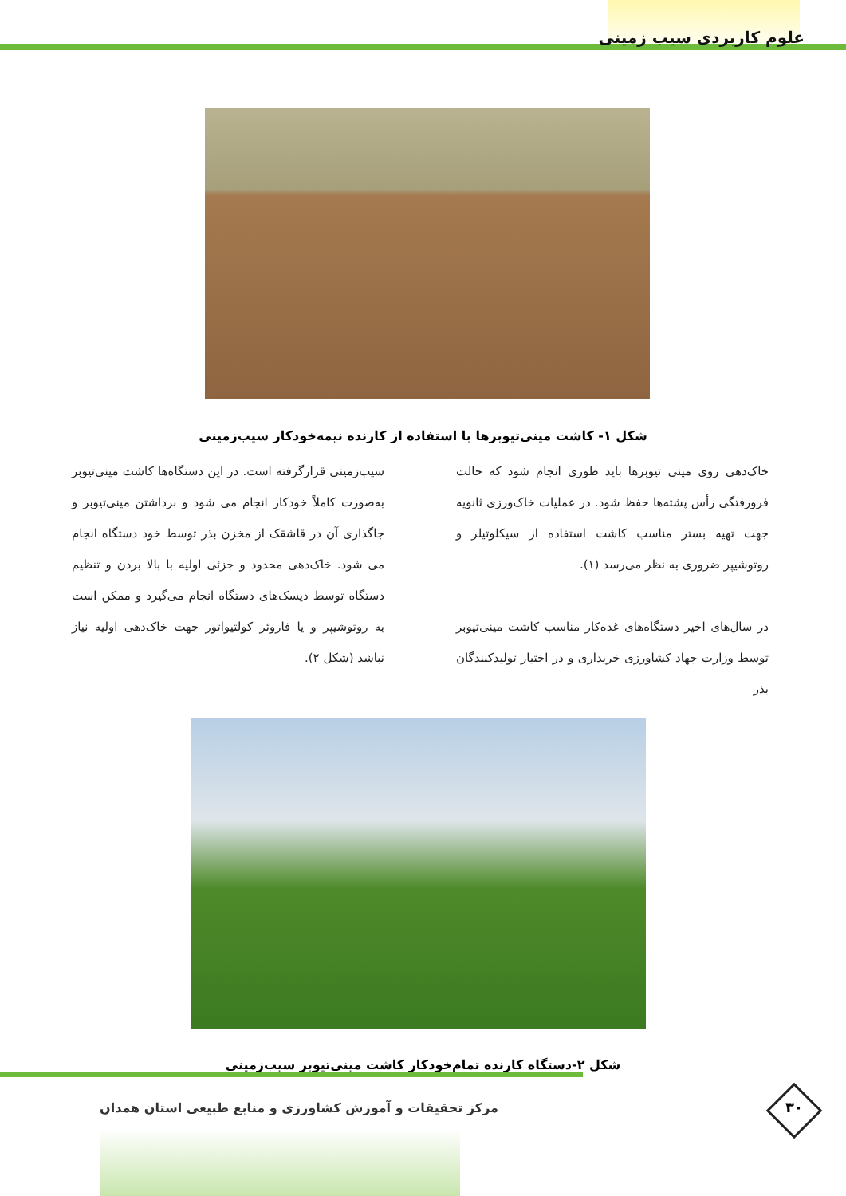علوم کاربردی سیب زمینی
شکل ۱- کاشت مینی‌تیوبرها با استفاده از کارنده نیمه‌خودکار سیب‌زمینی
خاک‌دهی روی مینی تیوبرها باید طوری انجام شود که حالت فرورفتگی رأس پشته‌ها حفظ شود. در عملیات خاک‌ورزی ثانویه جهت تهیه بستر مناسب کاشت استفاده از سیکلوتیلر و روتوشیپر ضروری به نظر می‌رسد (۱).
در سال‌های اخیر دستگاه‌های غده‌کار مناسب کاشت مینی‌تیوبر توسط وزارت جهاد کشاورزی خریداری و در اختیار تولیدکنندگان بذر
سیب‌زمینی قرارگرفته است. در این دستگاه‌ها کاشت مینی‌تیوبر به‌صورت کاملاً خودکار انجام می شود و برداشتن مینی‌تیوبر و جاگذاری آن در قاشقک از مخزن بذر توسط خود دستگاه انجام می شود. خاک‌دهی محدود و جزئی اولیه با بالا بردن و تنظیم دستگاه توسط دیسک‌های دستگاه انجام می‌گیرد و ممکن است به روتوشیپر و یا فاروئر کولتیواتور جهت خاک‌دهی اولیه نیاز نباشد (شکل ۲).
شکل ۲-دستگاه کارنده تمام‌خودکار کاشت مینی‌تیوبر سیب‌زمینی
مرکز تحقیقات و آموزش کشاورزی و منابع طبیعی استان همدان
۳۰